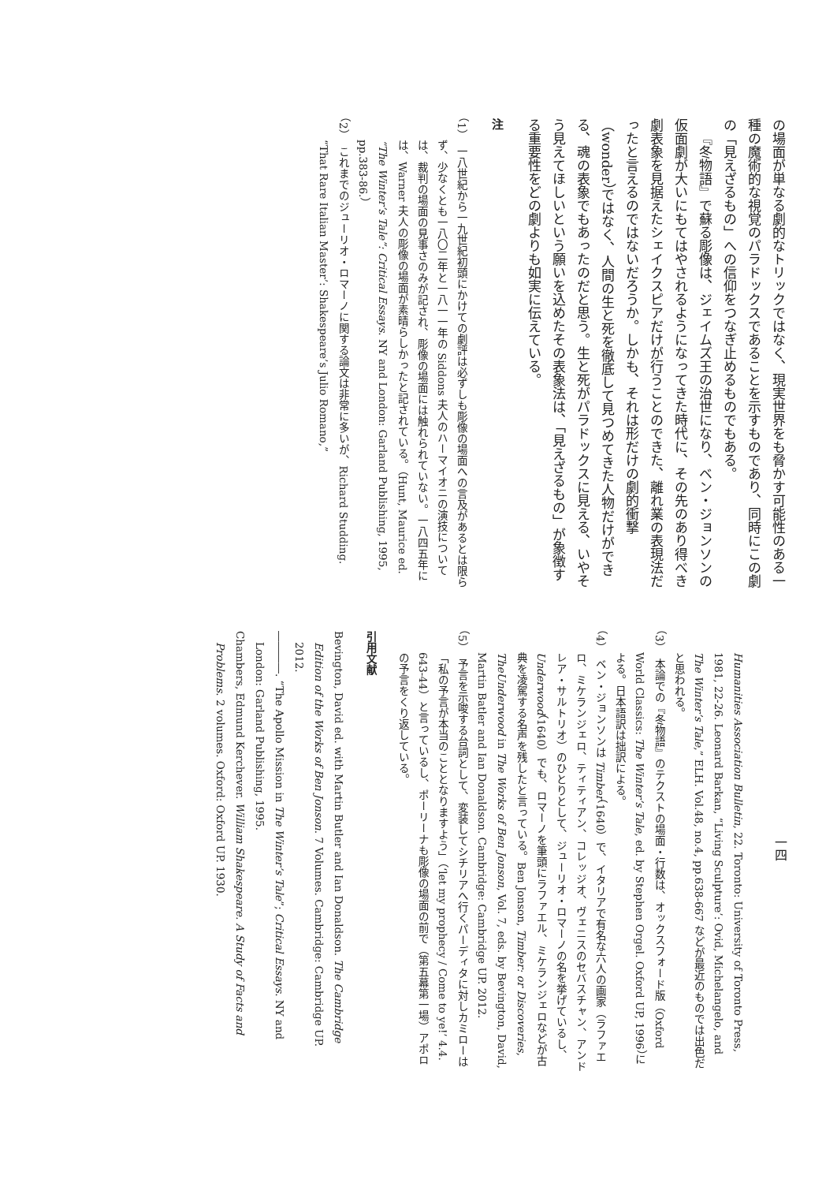の場面が単なる劇的なトリックではなく、現実世界をも脅かす可能性のある一種の魔術的な視覚のパラドックスであることを示すものであり、同時にこの劇の「見えざるもの」への信仰をつなぎ止めるものでもある。
『冬物語』で蘇る彫像は、ジェイムズ王の治世になり、ベン・ジョンソンの仮面劇が大いにもてはやされるようになってきた時代に、その先のあり得べき劇表象を見据えたシェイクスピアだけが行うことのできた、離れ業の表現法だったと言えるのではないだろうか。しかも、それは形だけの劇的衝撃（wonder）ではなく、人間の生と死を徹底して見つめてきた人物だけができる、魂の表象でもあったのだと思う。生と死がパラドックスに見える、いやそう見えてほしいという願いを込めたその表象法は、「見えざるもの」が象徴する重要性をどの劇よりも如実に伝えている。
注
（1）　一八世紀から一九世紀初頭にかけての劇評は必ずしも彫像の場面への言及があるとは限らず、少なくとも一八〇二年と一八一一年の Siddons 夫人のハーマイオニの演技については、裁判の場面の見事さのみが記され、彫像の場面には触れられていない。一八四五年には、Warner 夫人の彫像の場面が素晴らしかったと記されている。（Hunt, Maurice ed. “The Winter’s Tale”: Critical Essays. NY and London: Garland Publishing, 1995, pp.383-86.）
（2）　これまでのジューリオ・ロマーノに関する論文は非常に多いが、Richard Studding. “That Rare Italian Master’: Shakespeare’s Julio Romano,”
一四
Humanities Association Bulletin, 22. Toronto: University of Toronto Press, 1981, 22-26. Leonard Barkan, “Living Sculpture’: Ovid, Michelangelo, and The Winter’s Tale,” ELH. Vol.48, no.4, pp.638-667 などが最近のものでは出色だと思われる。
（3）　本論での『冬物語』のテクストの場面・行数は、オックスフォード版（Oxford World Classics: The Winter’s Tale, ed. by Stephen Orgel. Oxford UP, 1996）による。日本語訳は拙訳による。
（4）　ベン・ジョンソンは Timber（1640）で、イタリアで有名な六人の画家（ラファエロ、ミケランジェロ、ティティアン、コレッジオ、ヴェニスのセバスチャン、アンドレア・サルトリオ）のひとりとして、ジューリオ・ロマーノの名を挙げているし、Underwood（1640）でも、ロマーノを筆頭にラファエル、ミケランジェロなどが古典を凌駕する名声を残したと言っている。Ben Jonson, Timber: or Discoveries, TheUnderwood in The Works of Ben Jonson, Vol. 7, eds. by Bevington, David, Martin Batler and Ian Donaldson. Cambridge: Cambridge UP. 2012.
（5）　予言を示唆する台詞として、変装してシチリアへ行くパーディタに対しカミローは「私の予言が本当のこととなりますよう」（‘let my prophecy / Come to ye!’ 4.4. 643-44）と言っているし、ポーリーナも彫像の場面の前で（第五幕第一場）アポロの予言をくり返している。
引用文献
Bevington, David ed. with Martin Butler and Ian Donaldson. The Cambridge Edition of the Works of Ben Jonson. 7 Volumes. Cambridge: Cambridge UP. 2012.
――――. “The Apollo Mission in The Winter’s Tale”; Critical Essays. NY and London: Garland Publishing, 1995.
Chambers, Edmund Kerchever. William Shakespeare. A Study of Facts and Problems. 2 volumes. Oxford: Oxford UP. 1930.